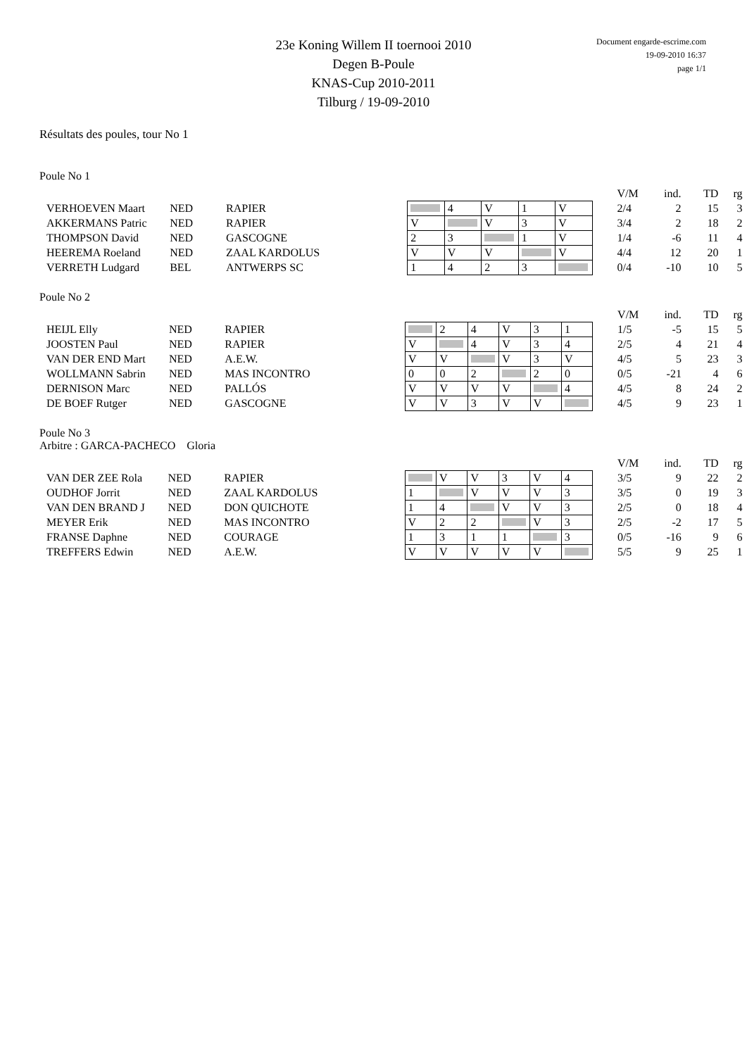23e Koning Willem II toernooi 2010
Degen B-Poule
KNAS-Cup 2010-2011
Tilburg / 19-09-2010
Document engarde-escrime.com
19-09-2010 16:37
page 1/1
Résultats des poules, tour No 1
Poule No 1
| | | | | | | | | | | V/M | ind. | TD | rg |
| VERHOEVEN Maart | NED | RAPIER | | | 4 | V | 1 | V | | 2/4 | 2 | 15 | 3 |
| AKKERMANS Patric | NED | RAPIER | | V | | V | 3 | V | | 3/4 | 2 | 18 | 2 |
| THOMPSON David | NED | GASCOGNE | | 2 | 3 | | 1 | V | | 1/4 | -6 | 11 | 4 |
| HEEREMA Roeland | NED | ZAAL KARDOLUS | | V | V | V | | V | | 4/4 | 12 | 20 | 1 |
| VERRETH Ludgard | BEL | ANTWERPS SC | | 1 | 4 | 2 | 3 | | | 0/4 | -10 | 10 | 5 |
Poule No 2
| | | | | | | | | | | | V/M | ind. | TD | rg |
| HEIJL Elly | NED | RAPIER | | | 2 | 4 | V | 3 | 1 | | 1/5 | -5 | 15 | 5 |
| JOOSTEN Paul | NED | RAPIER | | V | | 4 | V | 3 | 4 | | 2/5 | 4 | 21 | 4 |
| VAN DER END Mart | NED | A.E.W. | | V | V | | V | 3 | V | | 4/5 | 5 | 23 | 3 |
| WOLLMANN Sabrin | NED | MAS INCONTRO | | 0 | 0 | 2 | | 2 | 0 | | 0/5 | -21 | 4 | 6 |
| DERNISON Marc | NED | PALLÓS | | V | V | V | V | | 4 | | 4/5 | 8 | 24 | 2 |
| DE BOEF Rutger | NED | GASCOGNE | | V | V | 3 | V | V | | | 4/5 | 9 | 23 | 1 |
Poule No 3
Arbitre : GARCA-PACHECO Gloria
| | | | | | | | | | | | V/M | ind. | TD | rg |
| VAN DER ZEE Rola | NED | RAPIER | | | V | V | 3 | V | 4 | | 3/5 | 9 | 22 | 2 |
| OUDHOF Jorrit | NED | ZAAL KARDOLUS | | 1 | | V | V | V | 3 | | 3/5 | 0 | 19 | 3 |
| VAN DEN BRAND J | NED | DON QUICHOTE | | 1 | 4 | | V | V | 3 | | 2/5 | 0 | 18 | 4 |
| MEYER Erik | NED | MAS INCONTRO | | V | 2 | 2 | | V | 3 | | 2/5 | -2 | 17 | 5 |
| FRANSE Daphne | NED | COURAGE | | 1 | 3 | 1 | 1 | | 3 | | 0/5 | -16 | 9 | 6 |
| TREFFERS Edwin | NED | A.E.W. | | V | V | V | V | V | | | 5/5 | 9 | 25 | 1 |